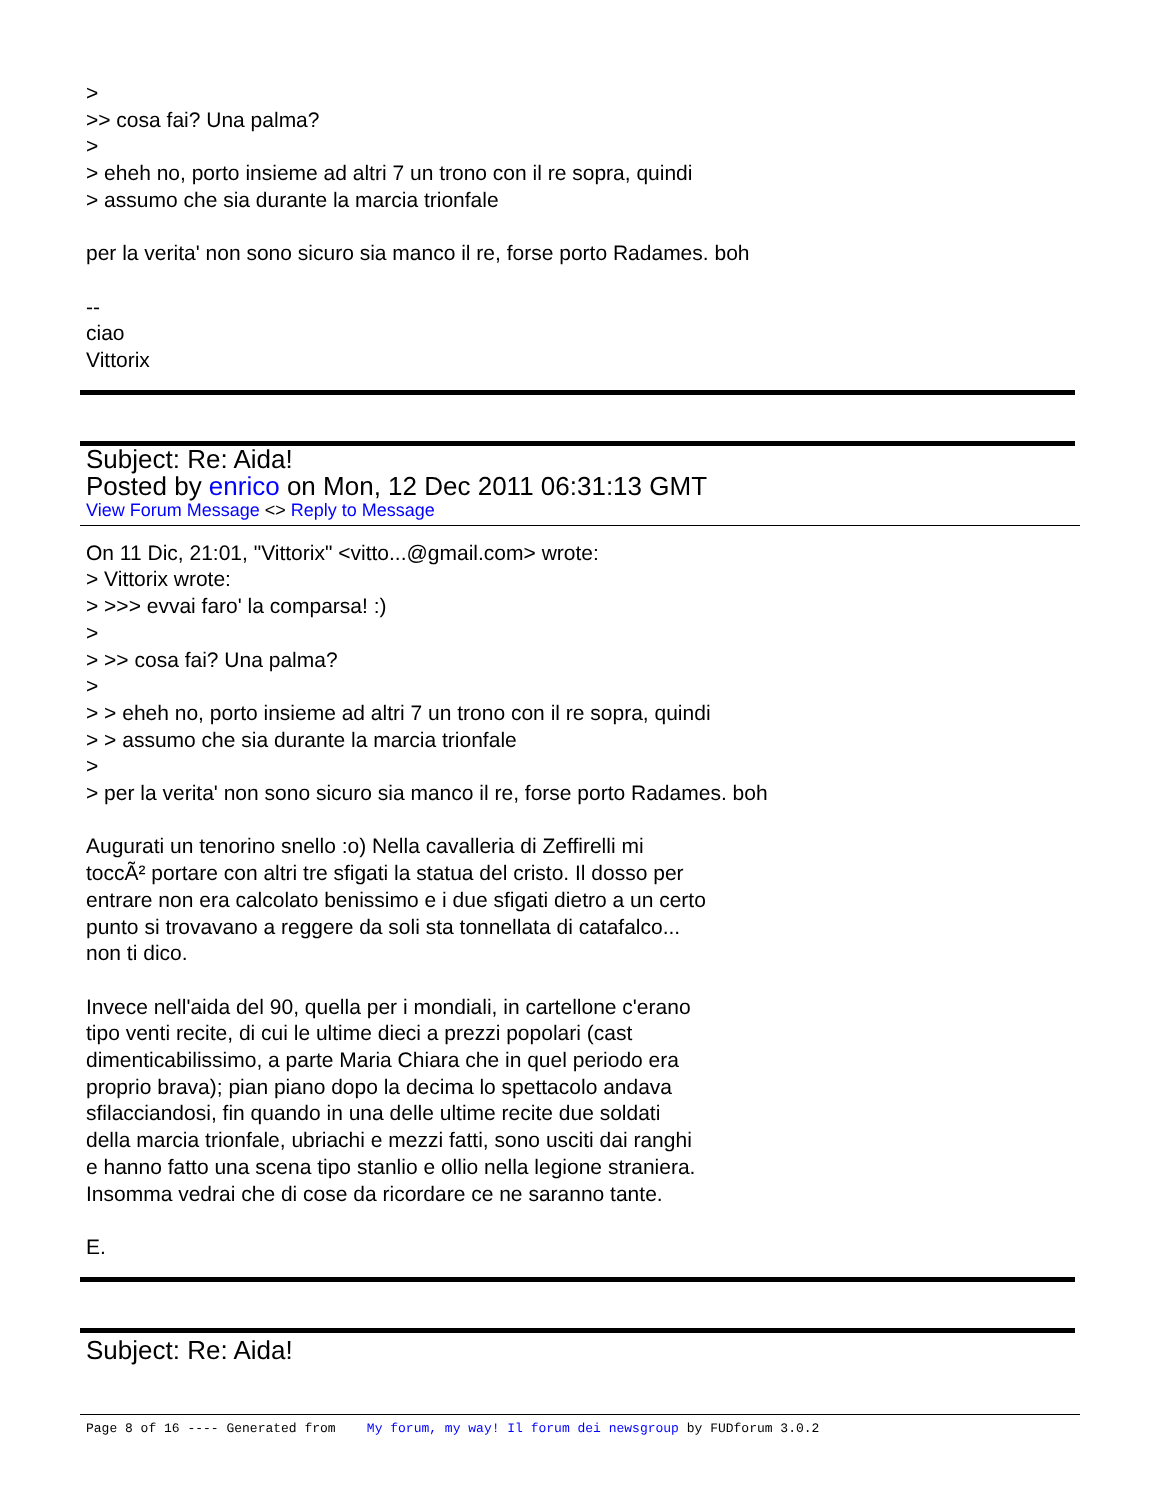>
>> cosa fai? Una palma?
>
> eheh no, porto insieme ad altri 7 un trono con il re sopra, quindi
> assumo che sia durante la marcia trionfale
per la verita' non sono sicuro sia manco il re, forse porto Radames. boh
--
ciao
Vittorix
Subject: Re: Aida!
Posted by enrico on Mon, 12 Dec 2011 06:31:13 GMT
View Forum Message <> Reply to Message
On 11 Dic, 21:01, "Vittorix" <vitto...@gmail.com> wrote:
> Vittorix wrote:
> >>> evvai faro' la comparsa! :)
>
> >> cosa fai? Una palma?
>
> > eheh no, porto insieme ad altri 7 un trono con il re sopra, quindi
> > assumo che sia durante la marcia trionfale
>
> per la verita' non sono sicuro sia manco il re, forse porto Radames. boh
Augurati un tenorino snello :o) Nella cavalleria di Zeffirelli mi
toccÃ² portare con altri tre sfigati la statua del cristo. Il dosso per
entrare non era calcolato benissimo e i due sfigati dietro a un certo
punto si trovavano a reggere da soli sta tonnellata di catafalco...
non ti dico.
Invece nell'aida del 90, quella per i mondiali, in cartellone c'erano
tipo venti recite, di cui le ultime dieci a prezzi popolari (cast
dimenticabilissimo, a parte Maria Chiara che in quel periodo era
proprio brava); pian piano dopo la decima lo spettacolo andava
sfilacciandosi, fin quando in una delle ultime recite due soldati
della marcia trionfale, ubriachi e mezzi fatti, sono usciti dai ranghi
e hanno fatto una scena tipo stanlio e ollio nella legione straniera.
Insomma vedrai che di cose da ricordare ce ne saranno tante.
E.
Subject: Re: Aida!
Page 8 of 16 ---- Generated from My forum, my way! Il forum dei newsgroup by FUDforum 3.0.2